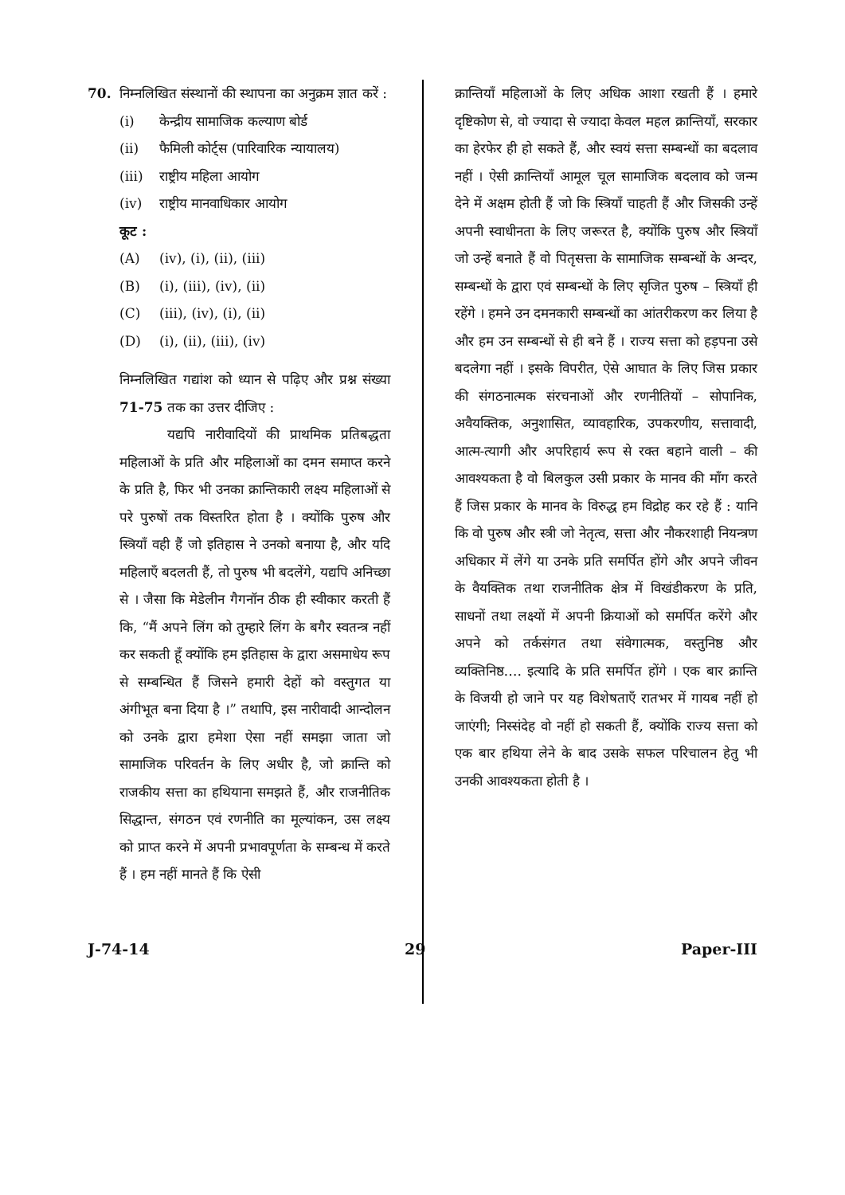70. निम्नलिखित संस्थानों की स्थापना का अनुक्रम ज्ञात करें :
(i) केन्द्रीय सामाजिक कल्याण बोर्ड
(ii) फैमिली कोर्ट्स (पारिवारिक न्यायालय)
(iii) राष्ट्रीय महिला आयोग
(iv) राष्ट्रीय मानवाधिकार आयोग
कूट :
(A) (iv), (i), (ii), (iii)
(B) (i), (iii), (iv), (ii)
(C) (iii), (iv), (i), (ii)
(D) (i), (ii), (iii), (iv)
निम्नलिखित गद्यांश को ध्यान से पढ़िए और प्रश्न संख्या 71-75 तक का उत्तर दीजिए :
यद्यपि नारीवादियों की प्राथमिक प्रतिबद्धता महिलाओं के प्रति और महिलाओं का दमन समाप्त करने के प्रति है, फिर भी उनका क्रान्तिकारी लक्ष्य महिलाओं से परे पुरुषों तक विस्तरित होता है । क्योंकि पुरुष और स्त्रियाँ वही हैं जो इतिहास ने उनको बनाया है, और यदि महिलाएँ बदलती हैं, तो पुरुष भी बदलेंगे, यद्यपि अनिच्छा से । जैसा कि मेडेलीन गैगनॉन ठीक ही स्वीकार करती हैं कि, “मैं अपने लिंग को तुम्हारे लिंग के बगैर स्वतन्त्र नहीं कर सकती हूँ क्योंकि हम इतिहास के द्वारा असमाधेय रूप से सम्बन्धित हैं जिसने हमारी देहों को वस्तुगत या अंगीभूत बना दिया है ।” तथापि, इस नारीवादी आन्दोलन को उनके द्वारा हमेशा ऐसा नहीं समझा जाता जो सामाजिक परिवर्तन के लिए अधीर है, जो क्रान्ति को राजकीय सत्ता का हथियाना समझते हैं, और राजनीतिक सिद्धान्त, संगठन एवं रणनीति का मूल्यांकन, उस लक्ष्य को प्राप्त करने में अपनी प्रभावपूर्णता के सम्बन्ध में करते हैं । हम नहीं मानते हैं कि ऐसी
क्रान्तियाँ महिलाओं के लिए अधिक आशा रखती हैं । हमारे दृष्टिकोण से, वो ज्यादा से ज्यादा केवल महल क्रान्तियाँ, सरकार का हेरफेर ही हो सकते हैं, और स्वयं सत्ता सम्बन्धों का बदलाव नहीं । ऐसी क्रान्तियाँ आमूल चूल सामाजिक बदलाव को जन्म देने में अक्षम होती हैं जो कि स्त्रियाँ चाहती हैं और जिसकी उन्हें अपनी स्वाधीनता के लिए जरूरत है, क्योंकि पुरुष और स्त्रियाँ जो उन्हें बनाते हैं वो पितृसत्ता के सामाजिक सम्बन्धों के अन्दर, सम्बन्धों के द्वारा एवं सम्बन्धों के लिए सृजित पुरुष – स्त्रियाँ ही रहेंगे । हमने उन दमनकारी सम्बन्धों का आंतरीकरण कर लिया है और हम उन सम्बन्धों से ही बने हैं । राज्य सत्ता को हड़पना उसे बदलेगा नहीं । इसके विपरीत, ऐसे आघात के लिए जिस प्रकार की संगठनात्मक संरचनाओं और रणनीतियों – सोपानिक, अवैयक्तिक, अनुशासित, व्यावहारिक, उपकरणीय, सत्तावादी, आत्म-त्यागी और अपरिहार्य रूप से रक्त बहाने वाली – की आवश्यकता है वो बिलकुल उसी प्रकार के मानव की माँग करते हैं जिस प्रकार के मानव के विरुद्ध हम विद्रोह कर रहे हैं : यानि कि वो पुरुष और स्त्री जो नेतृत्व, सत्ता और नौकरशाही नियन्त्रण अधिकार में लेंगे या उनके प्रति समर्पित होंगे और अपने जीवन के वैयक्तिक तथा राजनीतिक क्षेत्र में विखंडीकरण के प्रति, साधनों तथा लक्ष्यों में अपनी क्रियाओं को समर्पित करेंगे और अपने को तर्कसंगत तथा संवेगात्मक, वस्तुनिष्ठ और व्यक्तिनिष्ठ…. इत्यादि के प्रति समर्पित होंगे । एक बार क्रान्ति के विजयी हो जाने पर यह विशेषताएँ रातभर में गायब नहीं हो जाएंगी; निस्संदेह वो नहीं हो सकती हैं, क्योंकि राज्य सत्ता को एक बार हथिया लेने के बाद उसके सफल परिचालन हेतु भी उनकी आवश्यकता होती है ।
J-74-14 29 Paper-III